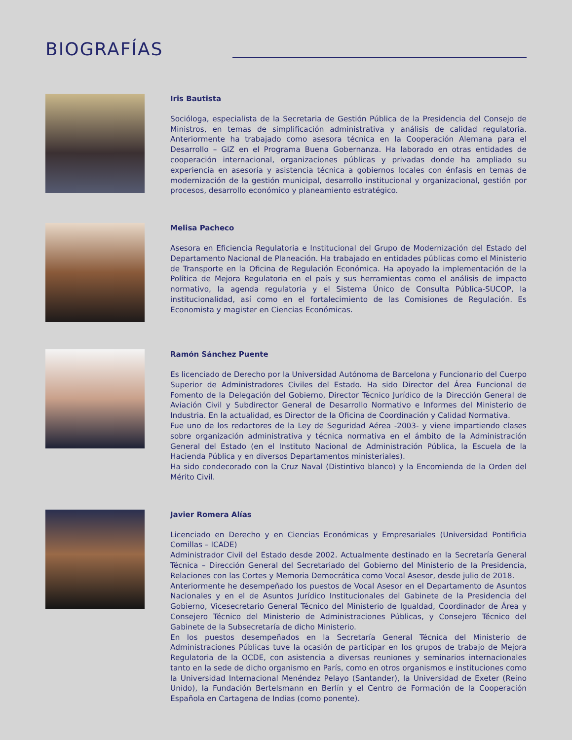BIOGRAFÍAS
Iris Bautista
Socióloga, especialista de la Secretaria de Gestión Pública de la Presidencia del Consejo de Ministros, en temas de simplificación administrativa y análisis de calidad regulatoria. Anteriormente ha trabajado como asesora técnica en la Cooperación Alemana para el Desarrollo – GIZ en el Programa Buena Gobernanza. Ha laborado en otras entidades de cooperación internacional, organizaciones públicas y privadas donde ha ampliado su experiencia en asesoría y asistencia técnica a gobiernos locales con énfasis en temas de modernización de la gestión municipal, desarrollo institucional y organizacional, gestión por procesos, desarrollo económico y planeamiento estratégico.
Melisa Pacheco
Asesora en Eficiencia Regulatoria e Institucional del Grupo de Modernización del Estado del Departamento Nacional de Planeación. Ha trabajado en entidades públicas como el Ministerio de Transporte en la Oficina de Regulación Económica. Ha apoyado la implementación de la Política de Mejora Regulatoria en el país y sus herramientas como el análisis de impacto normativo, la agenda regulatoria y el Sistema Único de Consulta Pública-SUCOP, la institucionalidad, así como en el fortalecimiento de las Comisiones de Regulación. Es Economista y magister en Ciencias Económicas.
Ramón Sánchez Puente
Es licenciado de Derecho por la Universidad Autónoma de Barcelona y Funcionario del Cuerpo Superior de Administradores Civiles del Estado. Ha sido Director del Área Funcional de Fomento de la Delegación del Gobierno, Director Técnico Jurídico de la Dirección General de Aviación Civil y Subdirector General de Desarrollo Normativo e Informes del Ministerio de Industria. En la actualidad, es Director de la Oficina de Coordinación y Calidad Normativa.
Fue uno de los redactores de la Ley de Seguridad Aérea -2003- y viene impartiendo clases sobre organización administrativa y técnica normativa en el ámbito de la Administración General del Estado (en el Instituto Nacional de Administración Pública, la Escuela de la Hacienda Pública y en diversos Departamentos ministeriales).
Ha sido condecorado con la Cruz Naval (Distintivo blanco) y la Encomienda de la Orden del Mérito Civil.
Javier Romera Alías
Licenciado en Derecho y en Ciencias Económicas y Empresariales (Universidad Pontificia Comillas – ICADE)
Administrador Civil del Estado desde 2002. Actualmente destinado en la Secretaría General Técnica – Dirección General del Secretariado del Gobierno del Ministerio de la Presidencia, Relaciones con las Cortes y Memoria Democrática como Vocal Asesor, desde julio de 2018.
Anteriormente he desempeñado los puestos de Vocal Asesor en el Departamento de Asuntos Nacionales y en el de Asuntos Jurídico Institucionales del Gabinete de la Presidencia del Gobierno, Vicesecretario General Técnico del Ministerio de Igualdad, Coordinador de Área y Consejero Técnico del Ministerio de Administraciones Públicas, y Consejero Técnico del Gabinete de la Subsecretaría de dicho Ministerio.
En los puestos desempeñados en la Secretaría General Técnica del Ministerio de Administraciones Públicas tuve la ocasión de participar en los grupos de trabajo de Mejora Regulatoria de la OCDE, con asistencia a diversas reuniones y seminarios internacionales tanto en la sede de dicho organismo en París, como en otros organismos e instituciones como la Universidad Internacional Menéndez Pelayo (Santander), la Universidad de Exeter (Reino Unido), la Fundación Bertelsmann en Berlín y el Centro de Formación de la Cooperación Española en Cartagena de Indias (como ponente).